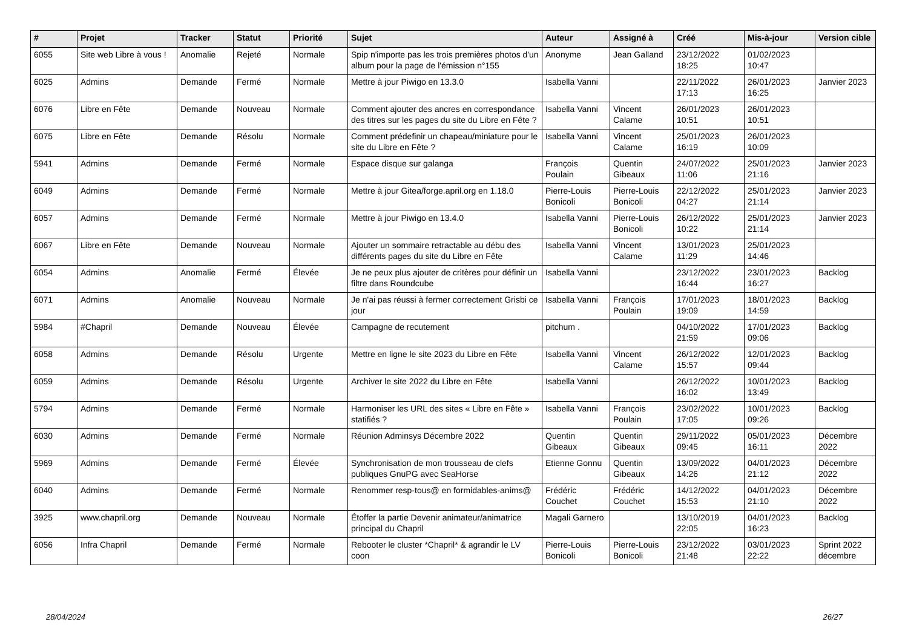| # | Projet | Tracker | Statut | Priorité | Sujet | Auteur | Assigné à | Créé | Mis-à-jour | Version cible |
| --- | --- | --- | --- | --- | --- | --- | --- | --- | --- | --- |
| 6055 | Site web Libre à vous ! | Anomalie | Rejeté | Normale | Spip n'importe pas les trois premières photos d'un album pour la page de l'émission n°155 | Anonyme | Jean Galland | 23/12/2022 18:25 | 01/02/2023 10:47 | |
| 6025 | Admins | Demande | Fermé | Normale | Mettre à jour Piwigo en 13.3.0 | Isabella Vanni | | 22/11/2022 17:13 | 26/01/2023 16:25 | Janvier 2023 |
| 6076 | Libre en Fête | Demande | Nouveau | Normale | Comment ajouter des ancres en correspondance des titres sur les pages du site du Libre en Fête ? | Isabella Vanni | Vincent Calame | 26/01/2023 10:51 | 26/01/2023 10:51 | |
| 6075 | Libre en Fête | Demande | Résolu | Normale | Comment prédefinir un chapeau/miniature pour le site du Libre en Fête ? | Isabella Vanni | Vincent Calame | 25/01/2023 16:19 | 26/01/2023 10:09 | |
| 5941 | Admins | Demande | Fermé | Normale | Espace disque sur galanga | François Poulain | Quentin Gibeaux | 24/07/2022 11:06 | 25/01/2023 21:16 | Janvier 2023 |
| 6049 | Admins | Demande | Fermé | Normale | Mettre à jour Gitea/forge.april.org en 1.18.0 | Pierre-Louis Bonicoli | Pierre-Louis Bonicoli | 22/12/2022 04:27 | 25/01/2023 21:14 | Janvier 2023 |
| 6057 | Admins | Demande | Fermé | Normale | Mettre à jour Piwigo en 13.4.0 | Isabella Vanni | Pierre-Louis Bonicoli | 26/12/2022 10:22 | 25/01/2023 21:14 | Janvier 2023 |
| 6067 | Libre en Fête | Demande | Nouveau | Normale | Ajouter un sommaire retractable au débu des différents pages du site du Libre en Fête | Isabella Vanni | Vincent Calame | 13/01/2023 11:29 | 25/01/2023 14:46 | |
| 6054 | Admins | Anomalie | Fermé | Élevée | Je ne peux plus ajouter de critères pour définir un filtre dans Roundcube | Isabella Vanni | | 23/12/2022 16:44 | 23/01/2023 16:27 | Backlog |
| 6071 | Admins | Anomalie | Nouveau | Normale | Je n'ai pas réussi à fermer correctement Grisbi ce jour | Isabella Vanni | François Poulain | 17/01/2023 19:09 | 18/01/2023 14:59 | Backlog |
| 5984 | #Chapril | Demande | Nouveau | Élevée | Campagne de recutement | pitchum . | | 04/10/2022 21:59 | 17/01/2023 09:06 | Backlog |
| 6058 | Admins | Demande | Résolu | Urgente | Mettre en ligne le site 2023 du Libre en Fête | Isabella Vanni | Vincent Calame | 26/12/2022 15:57 | 12/01/2023 09:44 | Backlog |
| 6059 | Admins | Demande | Résolu | Urgente | Archiver le site 2022 du Libre en Fête | Isabella Vanni | | 26/12/2022 16:02 | 10/01/2023 13:49 | Backlog |
| 5794 | Admins | Demande | Fermé | Normale | Harmoniser les URL des sites « Libre en Fête » statifiés ? | Isabella Vanni | François Poulain | 23/02/2022 17:05 | 10/01/2023 09:26 | Backlog |
| 6030 | Admins | Demande | Fermé | Normale | Réunion Adminsys Décembre 2022 | Quentin Gibeaux | Quentin Gibeaux | 29/11/2022 09:45 | 05/01/2023 16:11 | Décembre 2022 |
| 5969 | Admins | Demande | Fermé | Élevée | Synchronisation de mon trousseau de clefs publiques GnuPG avec SeaHorse | Etienne Gonnu | Quentin Gibeaux | 13/09/2022 14:26 | 04/01/2023 21:12 | Décembre 2022 |
| 6040 | Admins | Demande | Fermé | Normale | Renommer resp-tous@ en formidables-anims@ | Frédéric Couchet | Frédéric Couchet | 14/12/2022 15:53 | 04/01/2023 21:10 | Décembre 2022 |
| 3925 | www.chapril.org | Demande | Nouveau | Normale | Étoffer la partie Devenir animateur/animatrice principal du Chapril | Magali Garnero | | 13/10/2019 22:05 | 04/01/2023 16:23 | Backlog |
| 6056 | Infra Chapril | Demande | Fermé | Normale | Rebooter le cluster *Chapril* & agrandir le LV coon | Pierre-Louis Bonicoli | Pierre-Louis Bonicoli | 23/12/2022 21:48 | 03/01/2023 22:22 | Sprint 2022 décembre |
28/04/2024 26/27